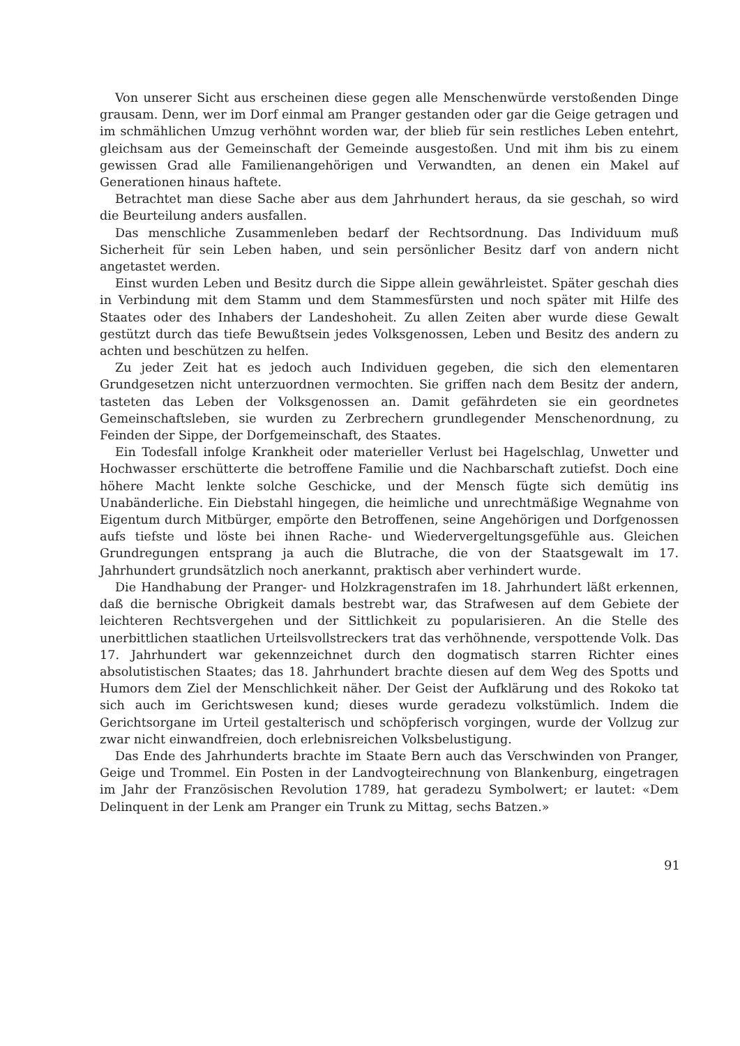Von unserer Sicht aus erscheinen diese gegen alle Menschenwürde verstoßenden Dinge grausam. Denn, wer im Dorf einmal am Pranger gestanden oder gar die Geige getragen und im schmählichen Umzug verhöhnt worden war, der blieb für sein restliches Leben entehrt, gleichsam aus der Gemeinschaft der Gemeinde ausgestoßen. Und mit ihm bis zu einem gewissen Grad alle Familienangehörigen und Verwandten, an denen ein Makel auf Generationen hinaus haftete.
Betrachtet man diese Sache aber aus dem Jahrhundert heraus, da sie geschah, so wird die Beurteilung anders ausfallen.
Das menschliche Zusammenleben bedarf der Rechtsordnung. Das Individuum muß Sicherheit für sein Leben haben, und sein persönlicher Besitz darf von andern nicht angetastet werden.
Einst wurden Leben und Besitz durch die Sippe allein gewährleistet. Später geschah dies in Verbindung mit dem Stamm und dem Stammesfürsten und noch später mit Hilfe des Staates oder des Inhabers der Landeshoheit. Zu allen Zeiten aber wurde diese Gewalt gestützt durch das tiefe Bewußtsein jedes Volksgenossen, Leben und Besitz des andern zu achten und beschützen zu helfen.
Zu jeder Zeit hat es jedoch auch Individuen gegeben, die sich den elementaren Grundgesetzen nicht unterzuordnen vermochten. Sie griffen nach dem Besitz der andern, tasteten das Leben der Volksgenossen an. Damit gefährdeten sie ein geordnetes Gemeinschaftsleben, sie wurden zu Zerbrechern grundlegender Menschenordnung, zu Feinden der Sippe, der Dorfgemeinschaft, des Staates.
Ein Todesfall infolge Krankheit oder materieller Verlust bei Hagelschlag, Unwetter und Hochwasser erschütterte die betroffene Familie und die Nachbarschaft zutiefst. Doch eine höhere Macht lenkte solche Geschicke, und der Mensch fügte sich demütig ins Unabänderliche. Ein Diebstahl hingegen, die heimliche und unrechtmäßige Wegnahme von Eigentum durch Mitbürger, empörte den Betroffenen, seine Angehörigen und Dorfgenossen aufs tiefste und löste bei ihnen Rache- und Wiedervergeltungsgefühle aus. Gleichen Grundregungen entsprang ja auch die Blutrache, die von der Staatsgewalt im 17. Jahrhundert grundsätzlich noch anerkannt, praktisch aber verhindert wurde.
Die Handhabung der Pranger- und Holzkragenstrafen im 18. Jahrhundert läßt erkennen, daß die bernische Obrigkeit damals bestrebt war, das Strafwesen auf dem Gebiete der leichteren Rechtsvergehen und der Sittlichkeit zu popularisieren. An die Stelle des unerbittlichen staatlichen Urteilsvollstreckers trat das verhöhnende, verspottende Volk. Das 17. Jahrhundert war gekennzeichnet durch den dogmatisch starren Richter eines absolutistischen Staates; das 18. Jahrhundert brachte diesen auf dem Weg des Spotts und Humors dem Ziel der Menschlichkeit näher. Der Geist der Aufklärung und des Rokoko tat sich auch im Gerichtswesen kund; dieses wurde geradezu volkstümlich. Indem die Gerichtsorgane im Urteil gestalterisch und schöpferisch vorgingen, wurde der Vollzug zur zwar nicht einwandfreien, doch erlebnisreichen Volksbelustigung.
Das Ende des Jahrhunderts brachte im Staate Bern auch das Verschwinden von Pranger, Geige und Trommel. Ein Posten in der Landvogteirechnung von Blankenburg, eingetragen im Jahr der Französischen Revolution 1789, hat geradezu Symbolwert; er lautet: «Dem Delinquent in der Lenk am Pranger ein Trunk zu Mittag, sechs Batzen.»
91